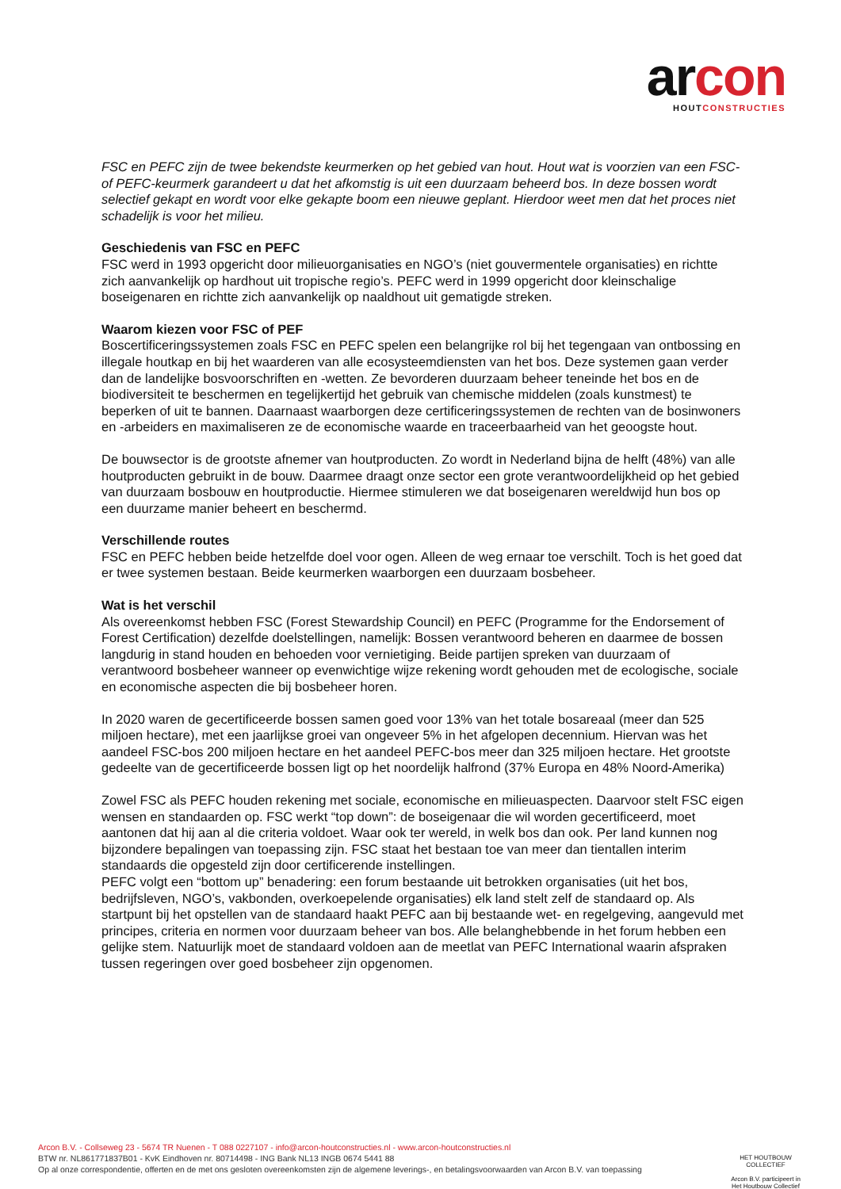arco n
HOUTCONSTRUCTIES
FSC en PEFC zijn de twee bekendste keurmerken op het gebied van hout. Hout wat is voorzien van een FSC- of PEFC-keurmerk garandeert u dat het afkomstig is uit een duurzaam beheerd bos. In deze bossen wordt selectief gekapt en wordt voor elke gekapte boom een nieuwe geplant. Hierdoor weet men dat het proces niet schadelijk is voor het milieu.
Geschiedenis van FSC en PEFC
FSC werd in 1993 opgericht door milieuorganisaties en NGO’s (niet gouvermentele organisaties) en richtte zich aanvankelijk op hardhout uit tropische regio’s. PEFC werd in 1999 opgericht door kleinschalige boseigenaren en richtte zich aanvankelijk op naaldhout uit gematigde streken.
Waarom kiezen voor FSC of PEF
Boscertificeringssystemen zoals FSC en PEFC spelen een belangrijke rol bij het tegengaan van ontbossing en illegale houtkap en bij het waarderen van alle ecosysteemdiensten van het bos. Deze systemen gaan verder dan de landelijke bosvoorschriften en -wetten. Ze bevorderen duurzaam beheer teneinde het bos en de biodiversiteit te beschermen en tegelijkertijd het gebruik van chemische middelen (zoals kunstmest) te beperken of uit te bannen. Daarnaast waarborgen deze certificeringssystemen de rechten van de bosinwoners en -arbeiders en maximaliseren ze de economische waarde en traceerbaarheid van het geoogste hout.
De bouwsector is de grootste afnemer van houtproducten. Zo wordt in Nederland bijna de helft (48%) van alle houtproducten gebruikt in de bouw. Daarmee draagt onze sector een grote verantwoordelijkheid op het gebied van duurzaam bosbouw en houtproductie. Hiermee stimuleren we dat boseigenaren wereldwijd hun bos op een duurzame manier beheert en beschermd.
Verschillende routes
FSC en PEFC hebben beide hetzelfde doel voor ogen. Alleen de weg ernaar toe verschilt. Toch is het goed dat er twee systemen bestaan. Beide keurmerken waarborgen een duurzaam bosbeheer.
Wat is het verschil
Als overeenkomst hebben FSC (Forest Stewardship Council) en PEFC (Programme for the Endorsement of Forest Certification) dezelfde doelstellingen, namelijk: Bossen verantwoord beheren en daarmee de bossen langdurig in stand houden en behoeden voor vernietiging. Beide partijen spreken van duurzaam of verantwoord bosbeheer wanneer op evenwichtige wijze rekening wordt gehouden met de ecologische, sociale en economische aspecten die bij bosbeheer horen.
In 2020 waren de gecertificeerde bossen samen goed voor 13% van het totale bosareaal (meer dan 525 miljoen hectare), met een jaarlijkse groei van ongeveer 5% in het afgelopen decennium. Hiervan was het aandeel FSC-bos 200 miljoen hectare en het aandeel PEFC-bos meer dan 325 miljoen hectare. Het grootste gedeelte van de gecertificeerde bossen ligt op het noordelijk halfrond (37% Europa en 48% Noord-Amerika)
Zowel FSC als PEFC houden rekening met sociale, economische en milieuaspecten. Daarvoor stelt FSC eigen wensen en standaarden op. FSC werkt “top down”: de boseigenaar die wil worden gecertificeerd, moet aantonen dat hij aan al die criteria voldoet. Waar ook ter wereld, in welk bos dan ook. Per land kunnen nog bijzondere bepalingen van toepassing zijn. FSC staat het bestaan toe van meer dan tientallen interim standaards die opgesteld zijn door certificerende instellingen.
PEFC volgt een “bottom up” benadering: een forum bestaande uit betrokken organisaties (uit het bos, bedrijfsleven, NGO’s, vakbonden, overkoepelende organisaties) elk land stelt zelf de standaard op. Als startpunt bij het opstellen van de standaard haakt PEFC aan bij bestaande wet- en regelgeving, aangevuld met principes, criteria en normen voor duurzaam beheer van bos. Alle belanghebbende in het forum hebben een gelijke stem. Natuurlijk moet de standaard voldoen aan de meetlat van PEFC International waarin afspraken tussen regeringen over goed bosbeheer zijn opgenomen.
Arcon B.V. - Collseweg 23 - 5674 TR Nuenen - T 088 0227107 - info@arcon-houtconstructies.nl - www.arcon-houtconstructies.nl
BTW nr. NL861771837B01 - KvK Eindhoven nr. 80714498 - ING Bank NL13 INGB 0674 5441 88
Op al onze correspondentie, offerten en de met ons gesloten overeenkomsten zijn de algemene leverings-, en betalingsvoorwaarden van Arcon B.V. van toepassing
HET HOUTBOUW COLLECTIEF
Arcon B.V. participeert in
Het Houtbouw Collectief